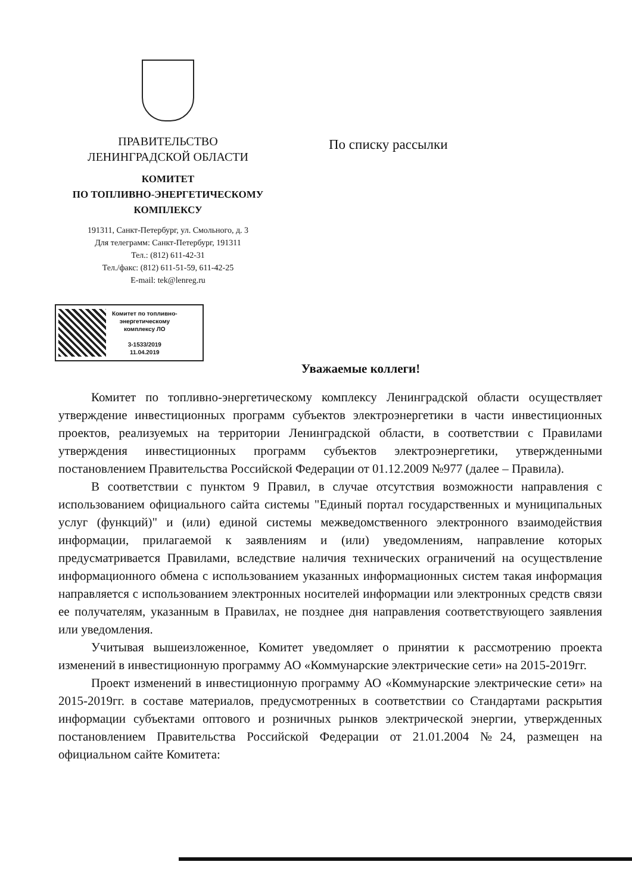ПРАВИТЕЛЬСТВО
ЛЕНИНГРАДСКОЙ ОБЛАСТИ
КОМИТЕТ
ПО ТОПЛИВНО-ЭНЕРГЕТИЧЕСКОМУ
КОМПЛЕКСУ
191311, Санкт-Петербург, ул. Смольного, д. 3
Для телеграмм: Санкт-Петербург, 191311
Тел.: (812) 611-42-31
Тел./факс: (812) 611-51-59, 611-42-25
E-mail: tek@lenreg.ru
По списку рассылки
Комитет по топливно-
энергетическому
комплексу ЛО
3-1533/2019
11.04.2019
Уважаемые коллеги!
Комитет по топливно-энергетическому комплексу Ленинградской области осуществляет утверждение инвестиционных программ субъектов электроэнергетики в части инвестиционных проектов, реализуемых на территории Ленинградской области, в соответствии с Правилами утверждения инвестиционных программ субъектов электроэнергетики, утвержденными постановлением Правительства Российской Федерации от 01.12.2009 №977 (далее – Правила).
В соответствии с пунктом 9 Правил, в случае отсутствия возможности направления с использованием официального сайта системы "Единый портал государственных и муниципальных услуг (функций)" и (или) единой системы межведомственного электронного взаимодействия информации, прилагаемой к заявлениям и (или) уведомлениям, направление которых предусматривается Правилами, вследствие наличия технических ограничений на осуществление информационного обмена с использованием указанных информационных систем такая информация направляется с использованием электронных носителей информации или электронных средств связи ее получателям, указанным в Правилах, не позднее дня направления соответствующего заявления или уведомления.
Учитывая вышеизложенное, Комитет уведомляет о принятии к рассмотрению проекта изменений в инвестиционную программу АО «Коммунарские электрические сети» на 2015-2019гг.
Проект изменений в инвестиционную программу АО «Коммунарские электрические сети» на 2015-2019гг. в составе материалов, предусмотренных в соответствии со Стандартами раскрытия информации субъектами оптового и розничных рынков электрической энергии, утвержденных постановлением Правительства Российской Федерации от 21.01.2004 №24, размещен на официальном сайте Комитета: